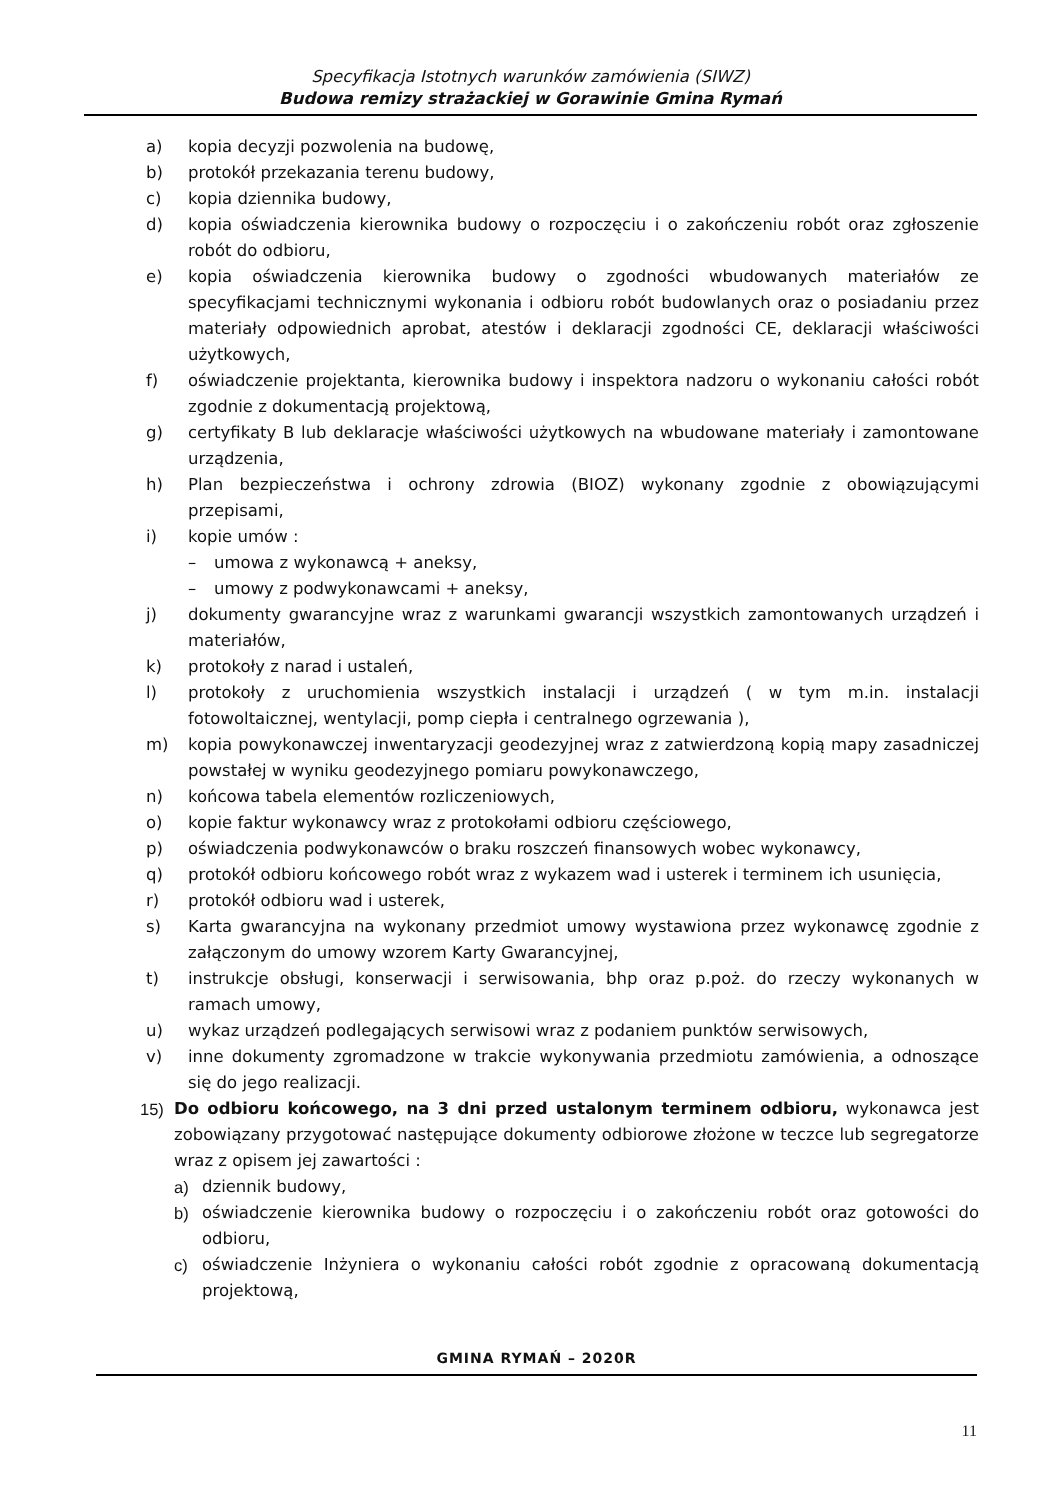Specyfikacja Istotnych warunków zamówienia (SIWZ)
Budowa remizy strażackiej w Gorawinie Gmina Rymań
a) kopia decyzji pozwolenia na budowę,
b) protokół przekazania terenu budowy,
c) kopia dziennika budowy,
d) kopia oświadczenia kierownika budowy o rozpoczęciu i o zakończeniu robót oraz zgłoszenie robót do odbioru,
e) kopia oświadczenia kierownika budowy o zgodności wbudowanych materiałów ze specyfikacjami technicznymi wykonania i odbioru robót budowlanych oraz o posiadaniu przez materiały odpowiednich aprobat, atestów i deklaracji zgodności CE, deklaracji właściwości użytkowych,
f) oświadczenie projektanta, kierownika budowy i inspektora nadzoru o wykonaniu całości robót zgodnie z dokumentacją projektową,
g) certyfikaty B lub deklaracje właściwości użytkowych na wbudowane materiały i zamontowane urządzenia,
h) Plan bezpieczeństwa i ochrony zdrowia (BIOZ) wykonany zgodnie z obowiązującymi przepisami,
i) kopie umów :
– umowa z wykonawcą + aneksy,
– umowy z podwykonawcami + aneksy,
j) dokumenty gwarancyjne wraz z warunkami gwarancji wszystkich zamontowanych urządzeń i materiałów,
k) protokoły z narad i ustaleń,
l) protokoły z uruchomienia wszystkich instalacji i urządzeń ( w tym m.in. instalacji fotowoltaicznej, wentylacji, pomp ciepła i centralnego ogrzewania ),
m) kopia powykonawczej inwentaryzacji geodezyjnej wraz z zatwierdzoną kopią mapy zasadniczej powstałej w wyniku geodezyjnego pomiaru powykonawczego,
n) końcowa tabela elementów rozliczeniowych,
o) kopie faktur wykonawcy wraz z protokołami odbioru częściowego,
p) oświadczenia podwykonawców o braku roszczeń finansowych wobec wykonawcy,
q) protokół odbioru końcowego robót wraz z wykazem wad i usterek i terminem ich usunięcia,
r) protokół odbioru wad i usterek,
s) Karta gwarancyjna na wykonany przedmiot umowy wystawiona przez wykonawcę zgodnie z załączonym do umowy wzorem Karty Gwarancyjnej,
t) instrukcje obsługi, konserwacji i serwisowania, bhp oraz p.poż. do rzeczy wykonanych w ramach umowy,
u) wykaz urządzeń podlegających serwisowi wraz z podaniem punktów serwisowych,
v) inne dokumenty zgromadzone w trakcie wykonywania przedmiotu zamówienia, a odnoszące się do jego realizacji.
15) Do odbioru końcowego, na 3 dni przed ustalonym terminem odbioru, wykonawca jest zobowiązany przygotować następujące dokumenty odbiorowe złożone w teczce lub segregatorze wraz z opisem jej zawartości :
a) dziennik budowy,
b) oświadczenie kierownika budowy o rozpoczęciu i o zakończeniu robót oraz gotowości do odbioru,
c) oświadczenie Inżyniera o wykonaniu całości robót zgodnie z opracowaną dokumentacją projektową,
GMINA RYMAŃ – 2020R
11